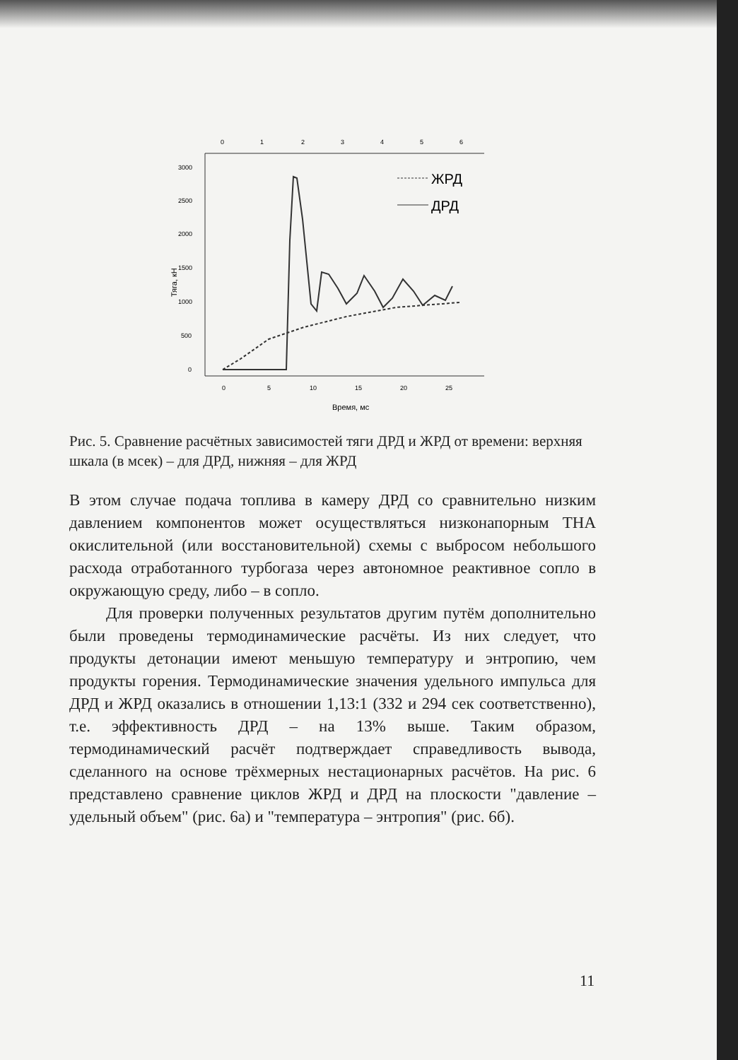0
1
2
3
4
5
6
3000
2500
2000
1500
1000
500
0
Тяга, кН
0
5
10
15
20
25
Время, мс
ЖРД
ДРД
Рис. 5. Сравнение расчётных зависимостей тяги ДРД и ЖРД от времени: верхняя шкала (в мсек) – для ДРД, нижняя – для ЖРД
В этом случае подача топлива в камеру ДРД со сравнительно низким давлением компонентов может осуществляться низконапорным ТНА окислительной (или восстановительной) схемы с выбросом небольшого расхода отработанного турбогаза через автономное реактивное сопло в окружающую среду, либо – в сопло.
Для проверки полученных результатов другим путём дополнительно были проведены термодинамические расчёты. Из них следует, что продукты детонации имеют меньшую температуру и энтропию, чем продукты горения. Термодинамические значения удельного импульса для ДРД и ЖРД оказались в отношении 1,13:1 (332 и 294 сек соответственно), т.е. эффективность ДРД – на 13% выше. Таким образом, термодинамический расчёт подтверждает справедливость вывода, сделанного на основе трёхмерных нестационарных расчётов. На рис. 6 представлено сравнение циклов ЖРД и ДРД на плоскости "давление – удельный объем" (рис. 6а) и "температура – энтропия" (рис. 6б).
11